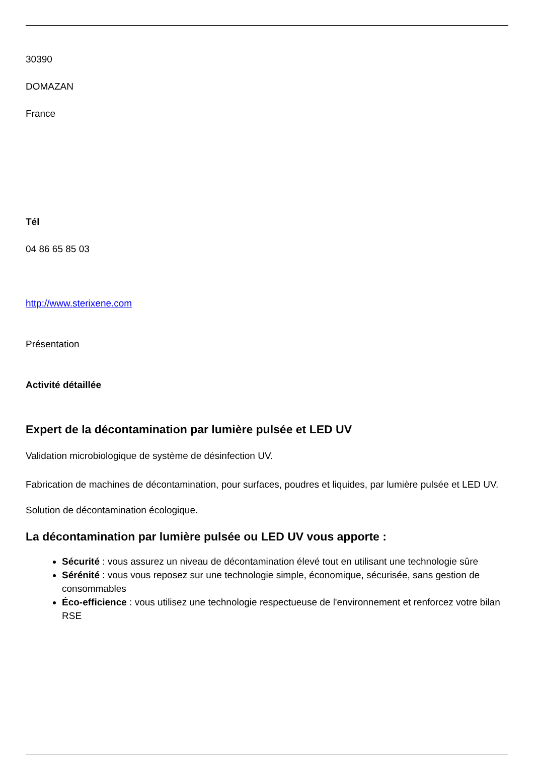30390
DOMAZAN
France
Tél
04 86 65 85 03
http://www.sterixene.com
Présentation
Activité détaillée
Expert de la décontamination par lumière pulsée et LED UV
Validation microbiologique de système de désinfection UV.
Fabrication de machines de décontamination, pour surfaces, poudres et liquides, par lumière pulsée et LED UV.
Solution de décontamination écologique.
La décontamination par lumière pulsée ou LED UV vous apporte :
Sécurité : vous assurez un niveau de décontamination élevé tout en utilisant une technologie sûre
Sérénité : vous vous reposez sur une technologie simple, économique, sécurisée, sans gestion de consommables
Éco-efficience : vous utilisez une technologie respectueuse de l'environnement et renforcez votre bilan RSE